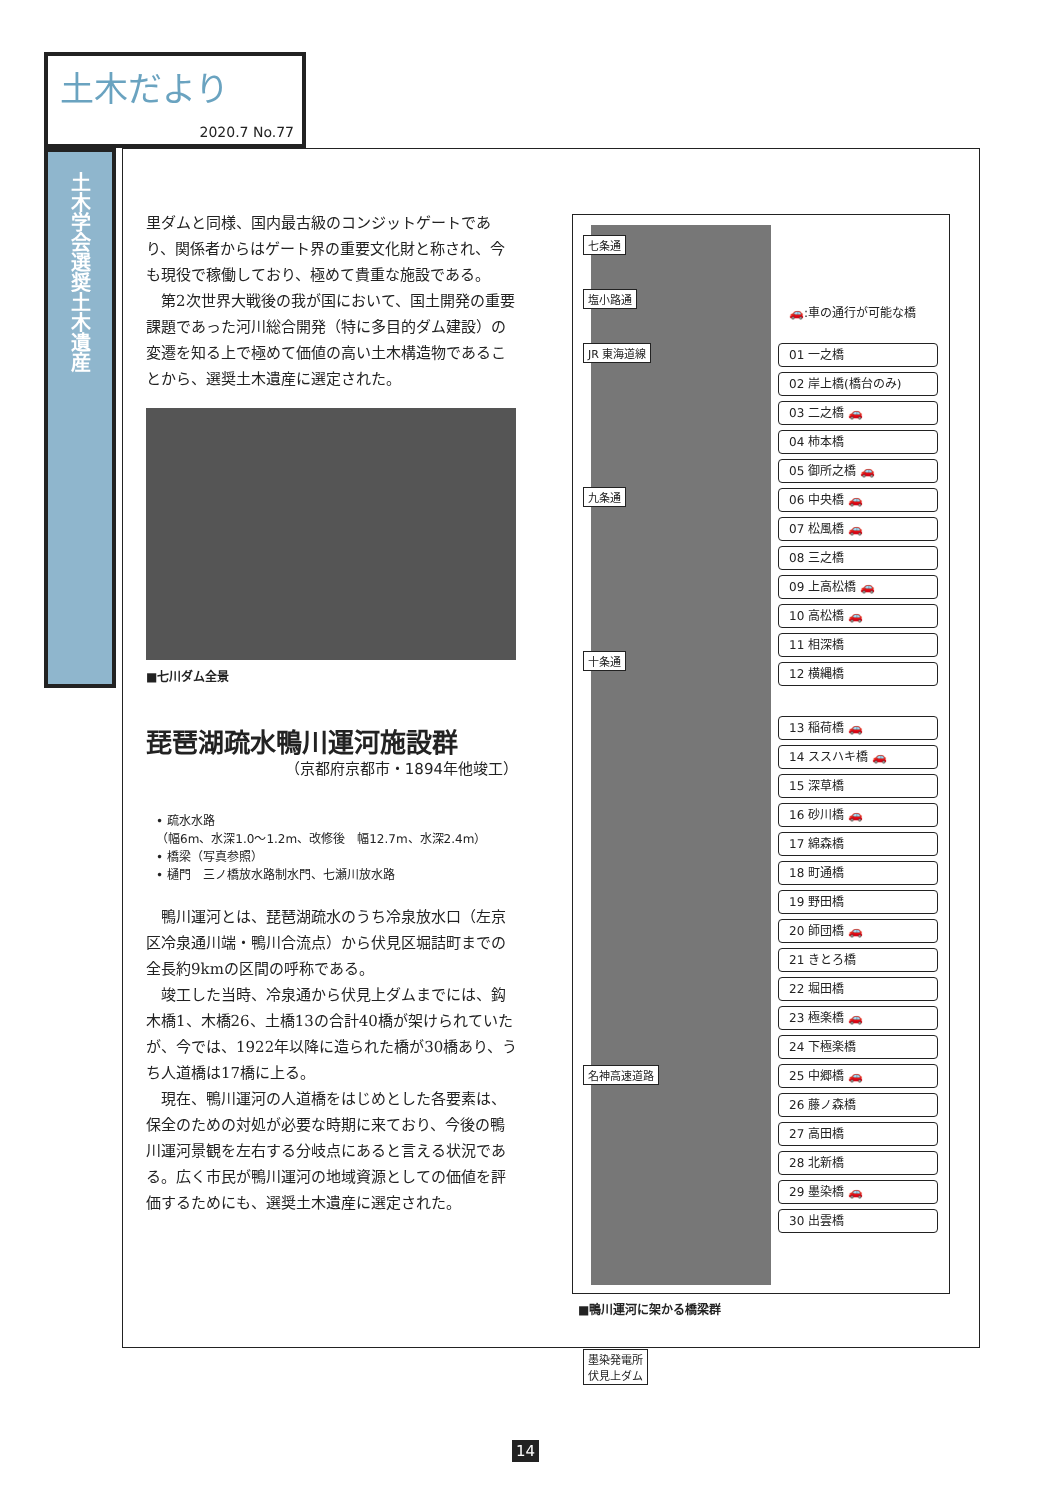土木だより
2020.7 No.77
土木学会選奨土木遺産
里ダムと同様、国内最古級のコンジットゲートであり、関係者からはゲート界の重要文化財と称され、今も現役で稼働しており、極めて貴重な施設である。
第2次世界大戦後の我が国において、国土開発の重要課題であった河川総合開発（特に多目的ダム建設）の変遷を知る上で極めて価値の高い土木構造物であることから、選奨土木遺産に選定された。
■七川ダム全景
琵琶湖疏水鴨川運河施設群
（京都府京都市・1894年他竣工）
• 疏水水路
（幅6m、水深1.0～1.2m、改修後　幅12.7m、水深2.4m）
• 橋梁（写真参照）
• 樋門　三ノ橋放水路制水門、七瀬川放水路
鴨川運河とは、琵琶湖疏水のうち冷泉放水口（左京区冷泉通川端・鴨川合流点）から伏見区堀詰町までの全長約9kmの区間の呼称である。
竣工した当時、冷泉通から伏見上ダムまでには、鈎木橋1、木橋26、土橋13の合計40橋が架けられていたが、今では、1922年以降に造られた橋が30橋あり、うち人道橋は17橋に上る。
現在、鴨川運河の人道橋をはじめとした各要素は、保全のための対処が必要な時期に来ており、今後の鴨川運河景観を左右する分岐点にあると言える状況である。広く市民が鴨川運河の地域資源としての価値を評価するためにも、選奨土木遺産に選定された。
七条通
塩小路通
JR 東海道線
九条通
十条通
名神高速道路
墨染発電所
伏見上ダム
🚗:車の通行が可能な橋
01 一之橋
02 岸上橋(橋台のみ)
03 二之橋 🚗
04 柿本橋
05 御所之橋 🚗
06 中央橋 🚗
07 松風橋 🚗
08 三之橋
09 上高松橋 🚗
10 高松橋 🚗
11 相深橋
12 横縄橋
13 稲荷橋 🚗
14 ススハキ橋 🚗
15 深草橋
16 砂川橋 🚗
17 綿森橋
18 町通橋
19 野田橋
20 師団橋 🚗
21 きとろ橋
22 堀田橋
23 極楽橋 🚗
24 下極楽橋
25 中郷橋 🚗
26 藤ノ森橋
27 高田橋
28 北新橋
29 墨染橋 🚗
30 出雲橋
■鴨川運河に架かる橋梁群
14